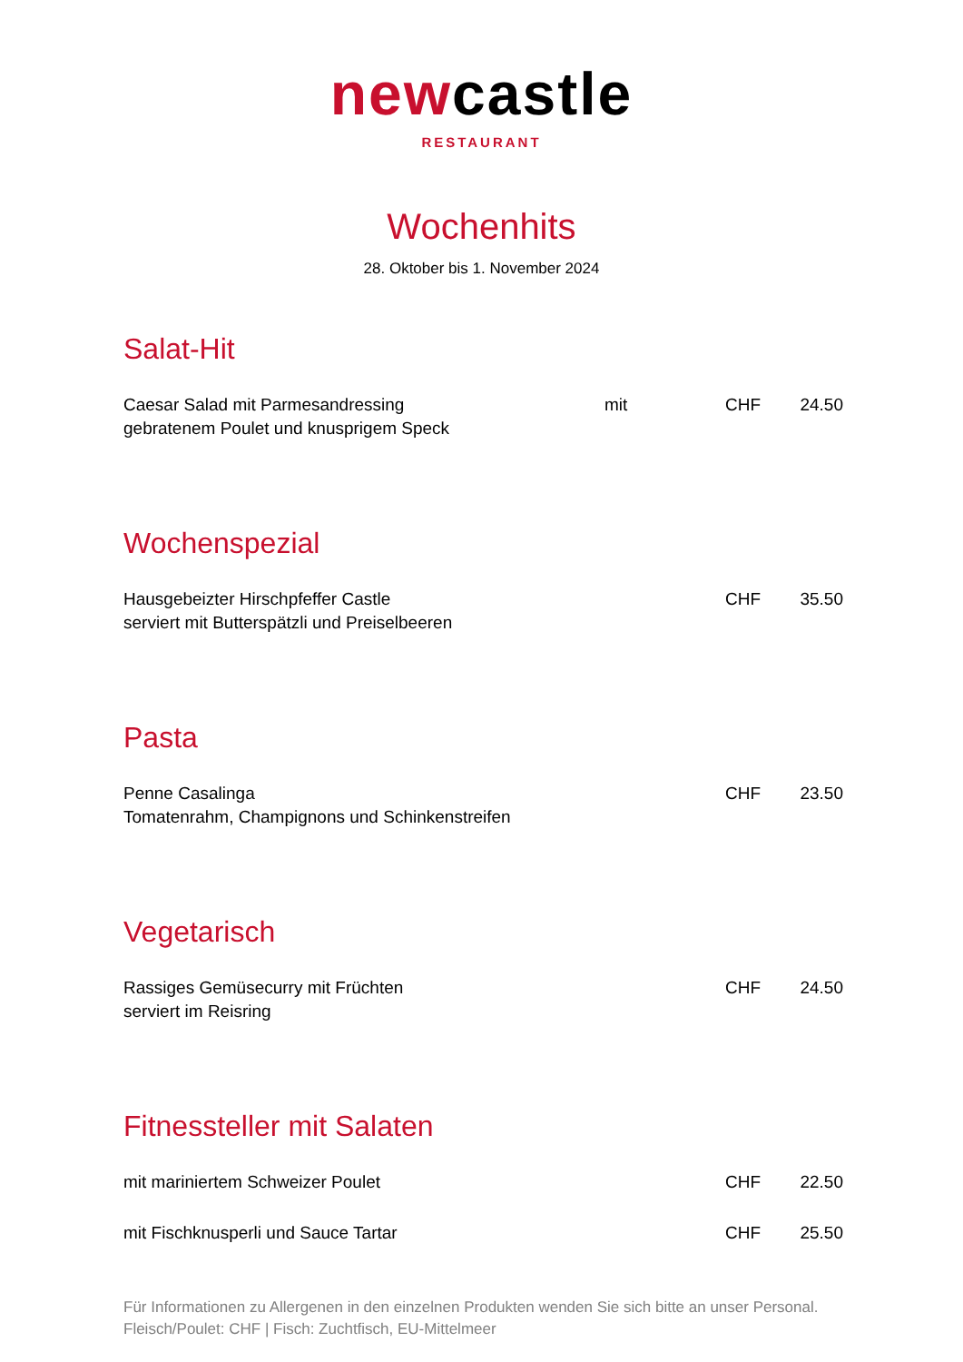newcastle
RESTAURANT
Wochenhits
28. Oktober bis 1. November 2024
Salat-Hit
Caesar Salad mit Parmesandressing
gebratenem Poulet und knusprigem Speck
mit CHF 24.50
Wochenspezial
Hausgebeizter Hirschpfeffer Castle
serviert mit Butterspätzli und Preiselbeeren
CHF 35.50
Pasta
Penne Casalinga
Tomatenrahm, Champignons und Schinkenstreifen
CHF 23.50
Vegetarisch
Rassiges Gemüsecurry mit Früchten
serviert im Reisring
CHF 24.50
Fitnessteller mit Salaten
mit mariniertem Schweizer Poulet CHF 22.50
mit Fischknusperli und Sauce Tartar CHF 25.50
Für Informationen zu Allergenen in den einzelnen Produkten wenden Sie sich bitte an unser Personal.
Fleisch/Poulet: CHF | Fisch: Zuchtfisch, EU-Mittelmeer